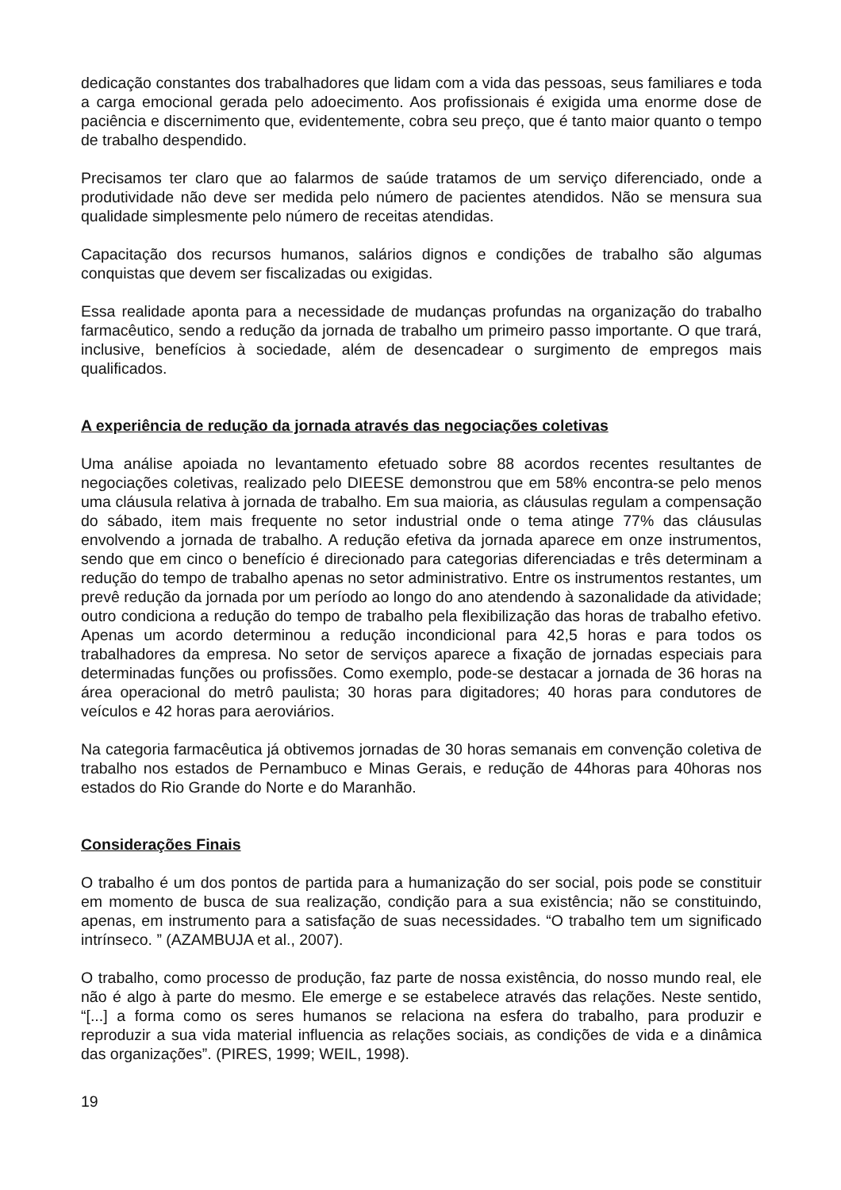dedicação constantes dos trabalhadores que lidam com a vida das pessoas, seus familiares e toda a carga emocional gerada pelo adoecimento. Aos profissionais é exigida uma enorme dose de paciência e discernimento que, evidentemente, cobra seu preço, que é tanto maior quanto o tempo de trabalho despendido.
Precisamos ter claro que ao falarmos de saúde tratamos de um serviço diferenciado, onde a produtividade não deve ser medida pelo número de pacientes atendidos. Não se mensura sua qualidade simplesmente pelo número de receitas atendidas.
Capacitação dos recursos humanos, salários dignos e condições de trabalho são algumas conquistas que devem ser fiscalizadas ou exigidas.
Essa realidade aponta para a necessidade de mudanças profundas na organização do trabalho farmacêutico, sendo a redução da jornada de trabalho um primeiro passo importante. O que trará, inclusive, benefícios à sociedade, além de desencadear o surgimento de empregos mais qualificados.
A experiência de redução da jornada através das negociações coletivas
Uma análise apoiada no levantamento efetuado sobre 88 acordos recentes resultantes de negociações coletivas, realizado pelo DIEESE demonstrou que em 58% encontra-se pelo menos uma cláusula relativa à jornada de trabalho. Em sua maioria, as cláusulas regulam a compensação do sábado, item mais frequente no setor industrial onde o tema atinge 77% das cláusulas envolvendo a jornada de trabalho. A redução efetiva da jornada aparece em onze instrumentos, sendo que em cinco o benefício é direcionado para categorias diferenciadas e três determinam a redução do tempo de trabalho apenas no setor administrativo. Entre os instrumentos restantes, um prevê redução da jornada por um período ao longo do ano atendendo à sazonalidade da atividade; outro condiciona a redução do tempo de trabalho pela flexibilização das horas de trabalho efetivo. Apenas um acordo determinou a redução incondicional para 42,5 horas e para todos os trabalhadores da empresa. No setor de serviços aparece a fixação de jornadas especiais para determinadas funções ou profissões. Como exemplo, pode-se destacar a jornada de 36 horas na área operacional do metrô paulista; 30 horas para digitadores; 40 horas para condutores de veículos e 42 horas para aeroviários.
Na categoria farmacêutica já obtivemos jornadas de 30 horas semanais em convenção coletiva de trabalho nos estados de Pernambuco e Minas Gerais, e redução de 44horas para 40horas nos estados do Rio Grande do Norte e do Maranhão.
Considerações Finais
O trabalho é um dos pontos de partida para a humanização do ser social, pois pode se constituir em momento de busca de sua realização, condição para a sua existência; não se constituindo, apenas, em instrumento para a satisfação de suas necessidades. “O trabalho tem um significado intrínseco. ” (AZAMBUJA et al., 2007).
O trabalho, como processo de produção, faz parte de nossa existência, do nosso mundo real, ele não é algo à parte do mesmo. Ele emerge e se estabelece através das relações. Neste sentido, “[...] a forma como os seres humanos se relaciona na esfera do trabalho, para produzir e reproduzir a sua vida material influencia as relações sociais, as condições de vida e a dinâmica das organizações”. (PIRES, 1999; WEIL, 1998).
19